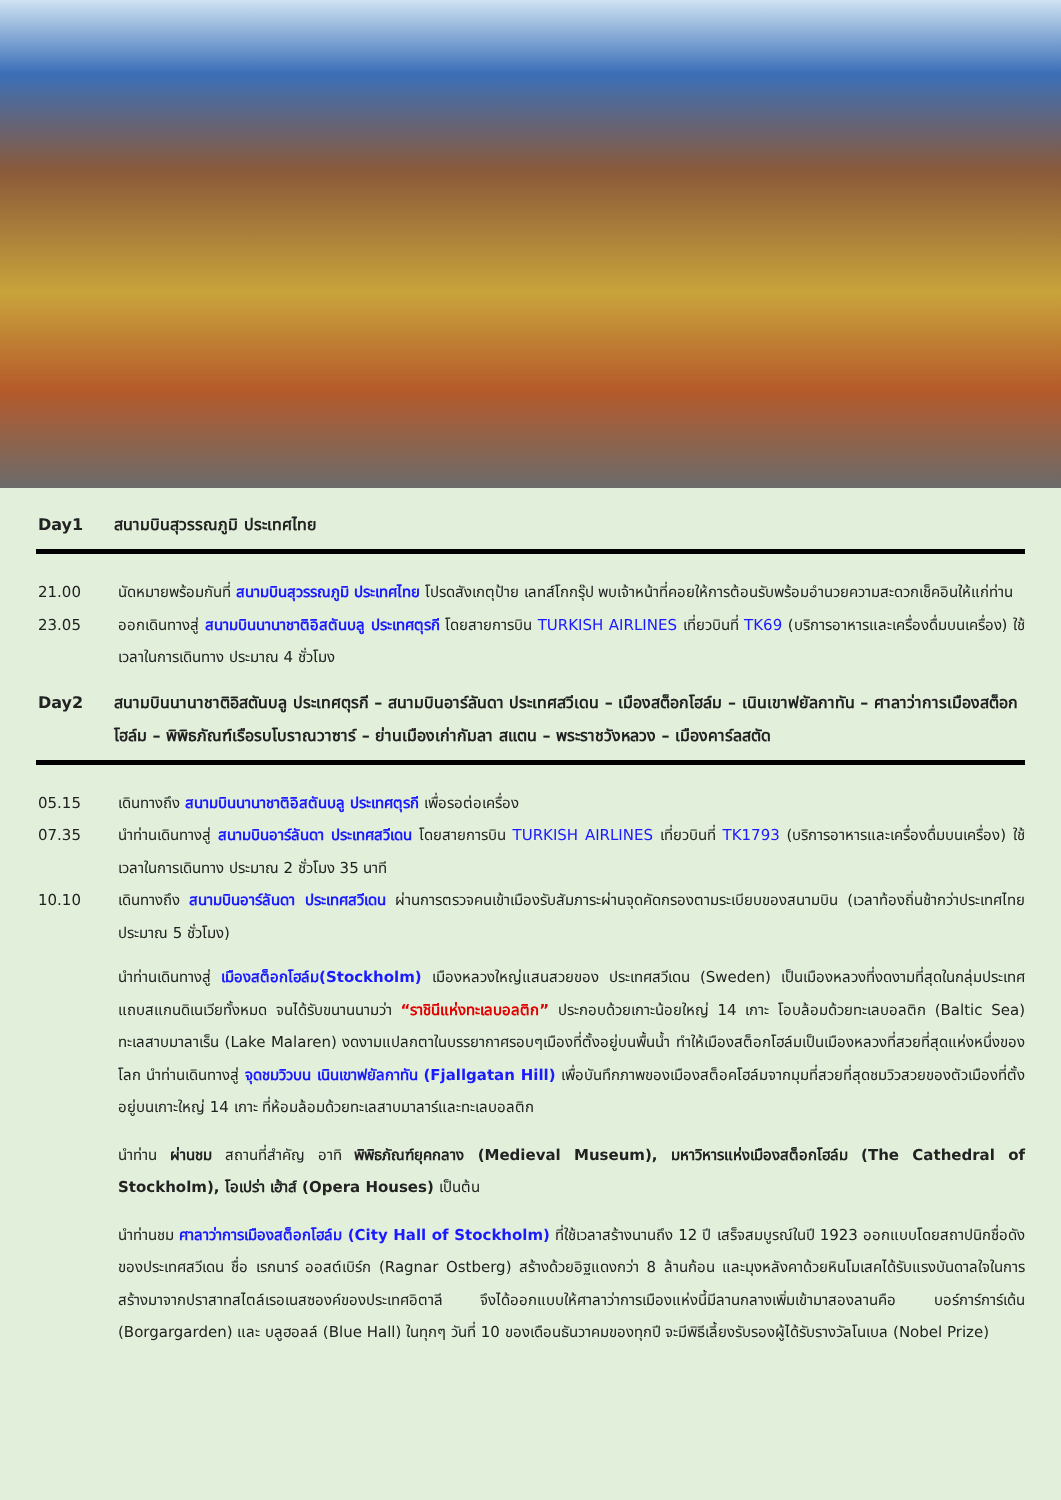Day1 สนามบินสุวรรณภูมิ ประเทศไทย
21.00 นัดหมายพร้อมกันที่ สนามบินสุวรรณภูมิ ประเทศไทย โปรดสังเกตุป้าย เลทส์โกกรุ๊ป พบเจ้าหน้าที่คอยให้การต้อนรับพร้อมอำนวยความสะดวกเช็คอินให้แก่ท่าน
23.05 ออกเดินทางสู่ สนามบินนานาชาติอิสตันบลู ประเทศตุรกี โดยสายการบิน TURKISH AIRLINES เที่ยวบินที่ TK69 (บริการอาหารและเครื่องดื่มบนเครื่อง) ใช้เวลาในการเดินทาง ประมาณ 4 ชั่วโมง
Day2 สนามบินนานาชาติอิสตันบลู ประเทศตุรกี – สนามบินอาร์ลันดา ประเทศสวีเดน – เมืองสต็อกโฮล์ม – เนินเขาฟยัลกาทัน – ศาลาว่าการเมืองสต็อกโฮล์ม – พิพิธภัณฑ์เรือรบโบราณวาซาร์ – ย่านเมืองเก่ากัมลา สแตน – พระราชวังหลวง – เมืองคาร์ลสตัด
05.15 เดินทางถึง สนามบินนานาชาติอิสตันบลู ประเทศตุรกี เพื่อรอต่อเครื่อง
07.35 นำท่านเดินทางสู่ สนามบินอาร์ลันดา ประเทศสวีเดน โดยสายการบิน TURKISH AIRLINES เที่ยวบินที่ TK1793 (บริการอาหารและเครื่องดื่มบนเครื่อง) ใช้เวลาในการเดินทาง ประมาณ 2 ชั่วโมง 35 นาที
10.10 เดินทางถึง สนามบินอาร์ลันดา ประเทศสวีเดน ผ่านการตรวจคนเข้าเมืองรับสัมภาระผ่านจุดคัดกรองตามระเบียบของสนามบิน (เวลาท้องถิ่นช้ากว่าประเทศไทยประมาณ 5 ชั่วโมง)
นำท่านเดินทางสู่ เมืองสต็อกโฮล์ม(Stockholm) เมืองหลวงใหญ่แสนสวยของ ประเทศสวีเดน (Sweden) เป็นเมืองหลวงที่งดงามที่สุดในกลุ่มประเทศแถบสแกนดิเนเวียทั้งหมด จนได้รับขนานนามว่า “ราชินีแห่งทะเลบอลติก” ประกอบด้วยเกาะน้อยใหญ่ 14 เกาะ โอบล้อมด้วยทะเลบอลติก (Baltic Sea) ทะเลสาบมาลาเร็น (Lake Malaren) งดงามแปลกตาในบรรยากาศรอบๆเมืองที่ตั้งอยู่บนพื้นน้ำ ทำให้เมืองสต็อกโฮล์มเป็นเมืองหลวงที่สวยที่สุดแห่งหนึ่งของโลก นำท่านเดินทางสู่ จุดชมวิวบน เนินเขาฟยัลกาทัน (Fjallgatan Hill) เพื่อบันทึกภาพของเมืองสต็อคโฮล์มจากมุมที่สวยที่สุดชมวิวสวยของตัวเมืองที่ตั้งอยู่บนเกาะใหญ่ 14 เกาะ ที่ห้อมล้อมด้วยทะเลสาบมาลาร์และทะเลบอลติก
นำท่าน ผ่านชม สถานที่สำคัญ อาทิ พิพิธภัณฑ์ยุคกลาง (Medieval Museum), มหาวิหารแห่งเมืองสต็อกโฮล์ม (The Cathedral of Stockholm), โอเปร่า เฮ้าส์ (Opera Houses) เป็นต้น
นำท่านชม ศาลาว่าการเมืองสต็อกโฮล์ม (City Hall of Stockholm) ที่ใช้เวลาสร้างนานถึง 12 ปี เสร็จสมบูรณ์ในปี 1923 ออกแบบโดยสถาปนิกชื่อดังของประเทศสวีเดน ชื่อ เรกนาร์ ออสต์เบิร์ก (Ragnar Ostberg) สร้างด้วยอิฐแดงกว่า 8 ล้านก้อน และมุงหลังคาด้วยหินโมเสคได้รับแรงบันดาลใจในการสร้างมาจากปราสาทสไตล์เรอเนสซองค์ของประเทศอิตาลี จึงได้ออกแบบให้ศาลาว่าการเมืองแห่งนี้มีลานกลางเพิ่มเข้ามาสองลานคือ บอร์การ์การ์เด้น (Borgargarden) และ บลูฮอลล์ (Blue Hall) ในทุกๆ วันที่ 10 ของเดือนธันวาคมของทุกปี จะมีพิธีเลี้ยงรับรองผู้ได้รับรางวัลโนเบล (Nobel Prize)